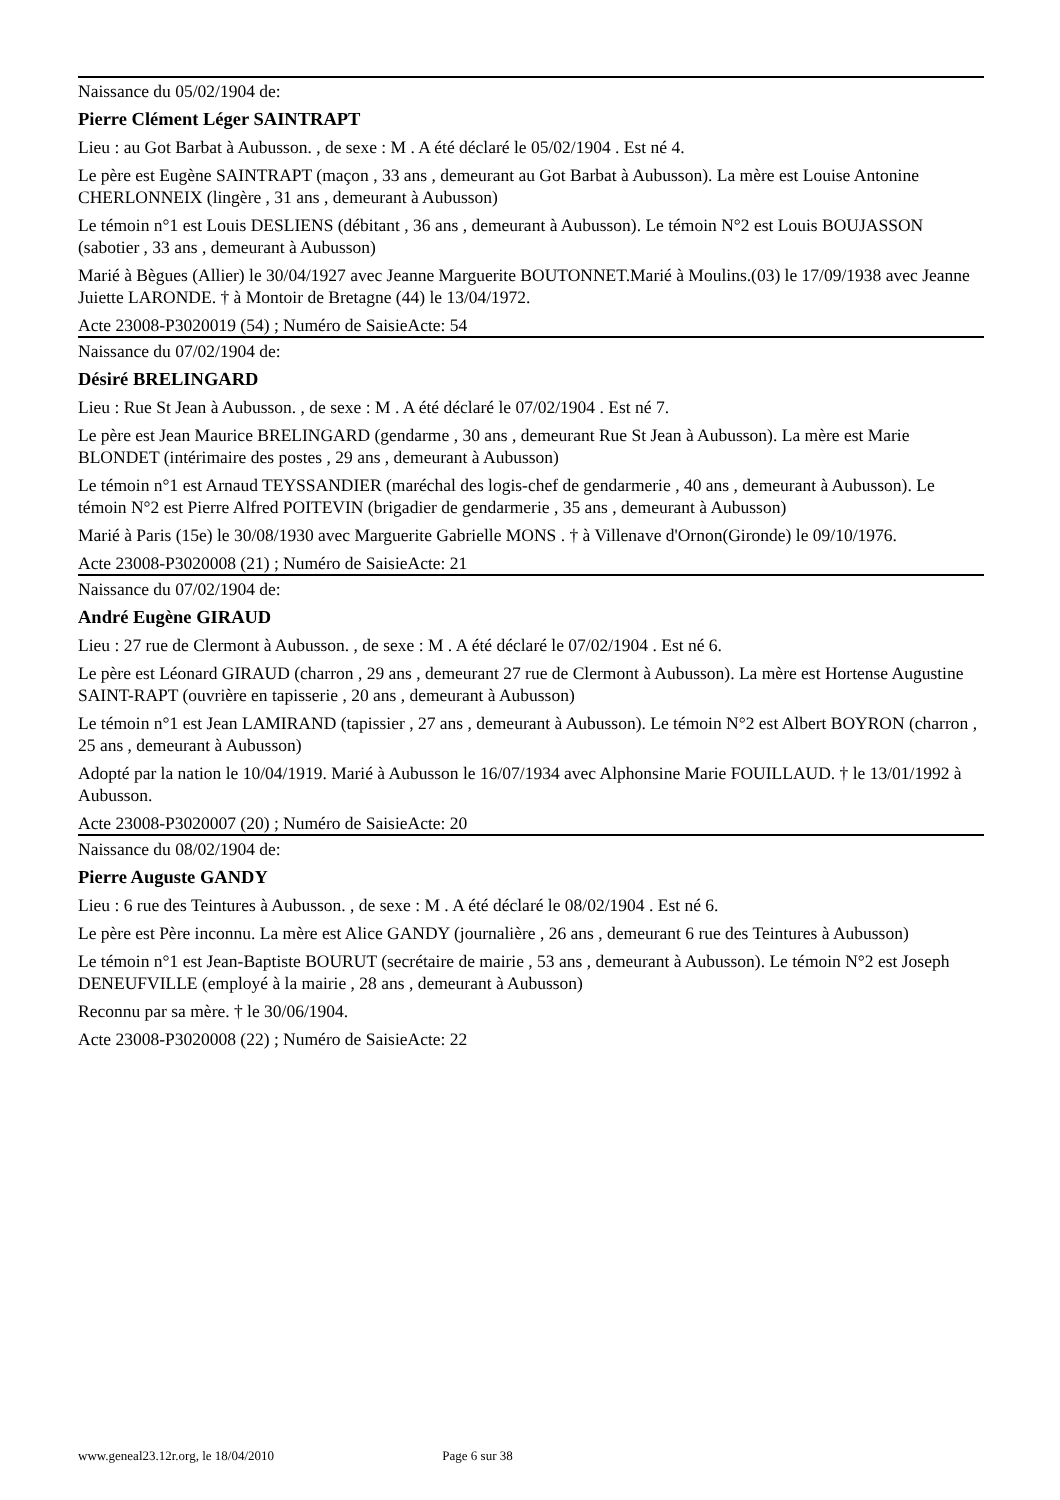Naissance du 05/02/1904 de:
Pierre Clément Léger SAINTRAPT
Lieu : au Got Barbat à Aubusson. , de sexe : M . A été déclaré le 05/02/1904 . Est né 4.
Le père est Eugène SAINTRAPT (maçon , 33 ans , demeurant au Got Barbat à Aubusson). La mère est Louise Antonine CHERLONNEIX (lingère , 31 ans , demeurant à Aubusson)
Le témoin n°1 est Louis DESLIENS (débitant , 36 ans , demeurant à Aubusson). Le témoin N°2 est Louis BOUJASSON (sabotier , 33 ans , demeurant à Aubusson)
Marié à Bègues (Allier) le 30/04/1927 avec Jeanne Marguerite BOUTONNET.Marié à Moulins.(03) le 17/09/1938 avec Jeanne Juiette LARONDE. † à Montoir de Bretagne (44) le 13/04/1972.
Acte 23008-P3020019 (54) ; Numéro de SaisieActe: 54
Naissance du 07/02/1904 de:
Désiré BRELINGARD
Lieu : Rue St Jean à Aubusson. , de sexe : M . A été déclaré le 07/02/1904 . Est né 7.
Le père est Jean Maurice BRELINGARD (gendarme , 30 ans , demeurant Rue St Jean à Aubusson). La mère est Marie BLONDET (intérimaire des postes , 29 ans , demeurant à Aubusson)
Le témoin n°1 est Arnaud TEYSSANDIER (maréchal des logis-chef de gendarmerie , 40 ans , demeurant à Aubusson). Le témoin N°2 est Pierre Alfred POITEVIN (brigadier de gendarmerie , 35 ans , demeurant à Aubusson)
Marié à Paris (15e) le 30/08/1930 avec Marguerite Gabrielle MONS . † à Villenave d'Ornon(Gironde) le 09/10/1976.
Acte 23008-P3020008 (21) ; Numéro de SaisieActe: 21
Naissance du 07/02/1904 de:
André Eugène GIRAUD
Lieu : 27 rue de Clermont à Aubusson. , de sexe : M . A été déclaré le 07/02/1904 . Est né 6.
Le père est Léonard GIRAUD (charron , 29 ans , demeurant 27 rue de Clermont à Aubusson). La mère est Hortense Augustine SAINT-RAPT (ouvrière en tapisserie , 20 ans , demeurant à Aubusson)
Le témoin n°1 est Jean LAMIRAND (tapissier , 27 ans , demeurant à Aubusson). Le témoin N°2 est Albert BOYRON (charron , 25 ans , demeurant à Aubusson)
Adopté par la nation le 10/04/1919. Marié à Aubusson le 16/07/1934 avec Alphonsine Marie FOUILLAUD. † le 13/01/1992 à Aubusson.
Acte 23008-P3020007 (20) ; Numéro de SaisieActe: 20
Naissance du 08/02/1904 de:
Pierre Auguste GANDY
Lieu : 6 rue des Teintures à Aubusson. , de sexe : M . A été déclaré le 08/02/1904 . Est né 6.
Le père est Père inconnu. La mère est Alice GANDY (journalière , 26 ans , demeurant 6 rue des Teintures à Aubusson)
Le témoin n°1 est Jean-Baptiste BOURUT (secrétaire de mairie , 53 ans , demeurant à Aubusson). Le témoin N°2 est Joseph DENEUFVILLE (employé à la mairie , 28 ans , demeurant à Aubusson)
Reconnu par sa mère. † le 30/06/1904.
Acte 23008-P3020008 (22) ; Numéro de SaisieActe: 22
www.geneal23.12r.org, le 18/04/2010 Page 6 sur 38